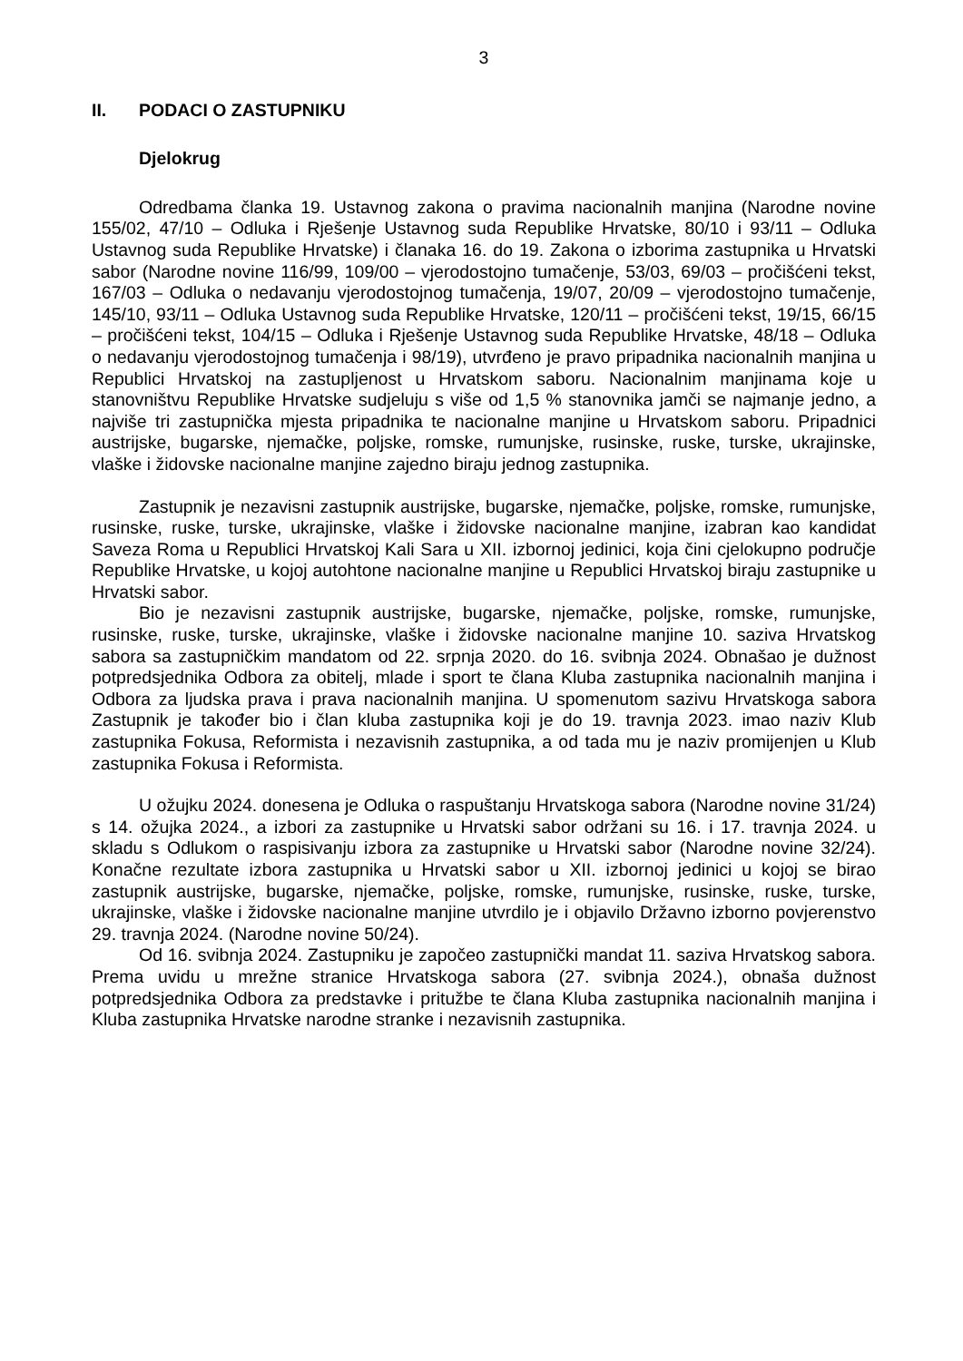3
II. PODACI O ZASTUPNIKU
Djelokrug
Odredbama članka 19. Ustavnog zakona o pravima nacionalnih manjina (Narodne novine 155/02, 47/10 – Odluka i Rješenje Ustavnog suda Republike Hrvatske, 80/10 i 93/11 – Odluka Ustavnog suda Republike Hrvatske) i članaka 16. do 19. Zakona o izborima zastupnika u Hrvatski sabor (Narodne novine 116/99, 109/00 – vjerodostojno tumačenje, 53/03, 69/03 – pročišćeni tekst, 167/03 – Odluka o nedavanju vjerodostojnog tumačenja, 19/07, 20/09 – vjerodostojno tumačenje, 145/10, 93/11 – Odluka Ustavnog suda Republike Hrvatske, 120/11 – pročišćeni tekst, 19/15, 66/15 – pročišćeni tekst, 104/15 – Odluka i Rješenje Ustavnog suda Republike Hrvatske, 48/18 – Odluka o nedavanju vjerodostojnog tumačenja i 98/19), utvrđeno je pravo pripadnika nacionalnih manjina u Republici Hrvatskoj na zastupljenost u Hrvatskom saboru. Nacionalnim manjinama koje u stanovništvu Republike Hrvatske sudjeluju s više od 1,5 % stanovnika jamči se najmanje jedno, a najviše tri zastupnička mjesta pripadnika te nacionalne manjine u Hrvatskom saboru. Pripadnici austrijske, bugarske, njemačke, poljske, romske, rumunjske, rusinske, ruske, turske, ukrajinske, vlaške i židovske nacionalne manjine zajedno biraju jednog zastupnika.
Zastupnik je nezavisni zastupnik austrijske, bugarske, njemačke, poljske, romske, rumunjske, rusinske, ruske, turske, ukrajinske, vlaške i židovske nacionalne manjine, izabran kao kandidat Saveza Roma u Republici Hrvatskoj Kali Sara u XII. izbornoj jedinici, koja čini cjelokupno područje Republike Hrvatske, u kojoj autohtone nacionalne manjine u Republici Hrvatskoj biraju zastupnike u Hrvatski sabor.
Bio je nezavisni zastupnik austrijske, bugarske, njemačke, poljske, romske, rumunjske, rusinske, ruske, turske, ukrajinske, vlaške i židovske nacionalne manjine 10. saziva Hrvatskog sabora sa zastupničkim mandatom od 22. srpnja 2020. do 16. svibnja 2024. Obnašao je dužnost potpredsjednika Odbora za obitelj, mlade i sport te člana Kluba zastupnika nacionalnih manjina i Odbora za ljudska prava i prava nacionalnih manjina. U spomenutom sazivu Hrvatskoga sabora Zastupnik je također bio i član kluba zastupnika koji je do 19. travnja 2023. imao naziv Klub zastupnika Fokusa, Reformista i nezavisnih zastupnika, a od tada mu je naziv promijenjen u Klub zastupnika Fokusa i Reformista.
U ožujku 2024. donesena je Odluka o raspuštanju Hrvatskoga sabora (Narodne novine 31/24) s 14. ožujka 2024., a izbori za zastupnike u Hrvatski sabor održani su 16. i 17. travnja 2024. u skladu s Odlukom o raspisivanju izbora za zastupnike u Hrvatski sabor (Narodne novine 32/24). Konačne rezultate izbora zastupnika u Hrvatski sabor u XII. izbornoj jedinici u kojoj se birao zastupnik austrijske, bugarske, njemačke, poljske, romske, rumunjske, rusinske, ruske, turske, ukrajinske, vlaške i židovske nacionalne manjine utvrdilo je i objavilo Državno izborno povjerenstvo 29. travnja 2024. (Narodne novine 50/24).
Od 16. svibnja 2024. Zastupniku je započeo zastupnički mandat 11. saziva Hrvatskog sabora. Prema uvidu u mrežne stranice Hrvatskoga sabora (27. svibnja 2024.), obnaša dužnost potpredsjednika Odbora za predstavke i pritužbe te člana Kluba zastupnika nacionalnih manjina i Kluba zastupnika Hrvatske narodne stranke i nezavisnih zastupnika.